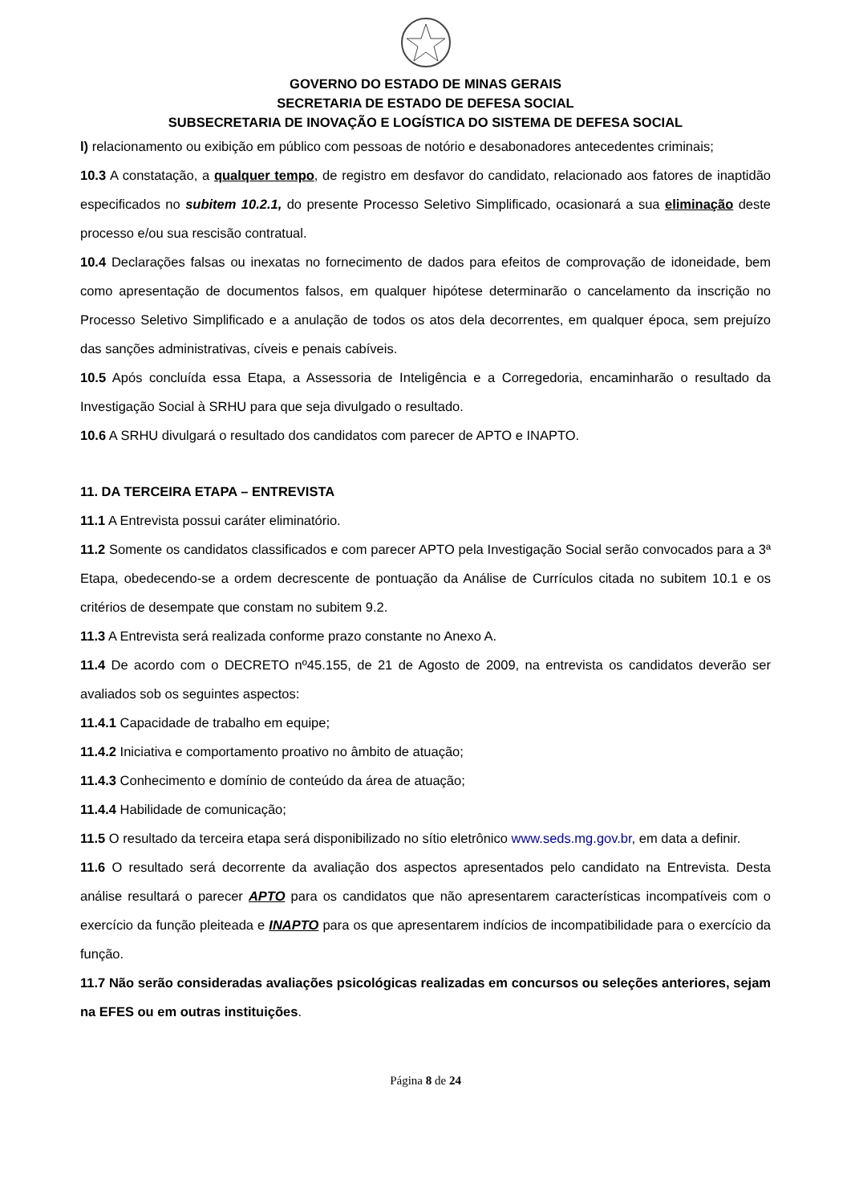GOVERNO DO ESTADO DE MINAS GERAIS
SECRETARIA DE ESTADO DE DEFESA SOCIAL
SUBSECRETARIA DE INOVAÇÃO E LOGÍSTICA DO SISTEMA DE DEFESA SOCIAL
l) relacionamento ou exibição em público com pessoas de notório e desabonadores antecedentes criminais;
10.3 A constatação, a qualquer tempo, de registro em desfavor do candidato, relacionado aos fatores de inaptidão especificados no subitem 10.2.1, do presente Processo Seletivo Simplificado, ocasionará a sua eliminação deste processo e/ou sua rescisão contratual.
10.4 Declarações falsas ou inexatas no fornecimento de dados para efeitos de comprovação de idoneidade, bem como apresentação de documentos falsos, em qualquer hipótese determinarão o cancelamento da inscrição no Processo Seletivo Simplificado e a anulação de todos os atos dela decorrentes, em qualquer época, sem prejuízo das sanções administrativas, cíveis e penais cabíveis.
10.5 Após concluída essa Etapa, a Assessoria de Inteligência e a Corregedoria, encaminharão o resultado da Investigação Social à SRHU para que seja divulgado o resultado.
10.6 A SRHU divulgará o resultado dos candidatos com parecer de APTO e INAPTO.
11. DA TERCEIRA ETAPA – ENTREVISTA
11.1 A Entrevista possui caráter eliminatório.
11.2 Somente os candidatos classificados e com parecer APTO pela Investigação Social serão convocados para a 3ª Etapa, obedecendo-se a ordem decrescente de pontuação da Análise de Currículos citada no subitem 10.1 e os critérios de desempate que constam no subitem 9.2.
11.3 A Entrevista será realizada conforme prazo constante no Anexo A.
11.4 De acordo com o DECRETO nº45.155, de 21 de Agosto de 2009, na entrevista os candidatos deverão ser avaliados sob os seguintes aspectos:
11.4.1 Capacidade de trabalho em equipe;
11.4.2 Iniciativa e comportamento proativo no âmbito de atuação;
11.4.3 Conhecimento e domínio de conteúdo da área de atuação;
11.4.4 Habilidade de comunicação;
11.5 O resultado da terceira etapa será disponibilizado no sítio eletrônico www.seds.mg.gov.br, em data a definir.
11.6 O resultado será decorrente da avaliação dos aspectos apresentados pelo candidato na Entrevista. Desta análise resultará o parecer APTO para os candidatos que não apresentarem características incompatíveis com o exercício da função pleiteada e INAPTO para os que apresentarem indícios de incompatibilidade para o exercício da função.
11.7 Não serão consideradas avaliações psicológicas realizadas em concursos ou seleções anteriores, sejam na EFES ou em outras instituições.
Página 8 de 24